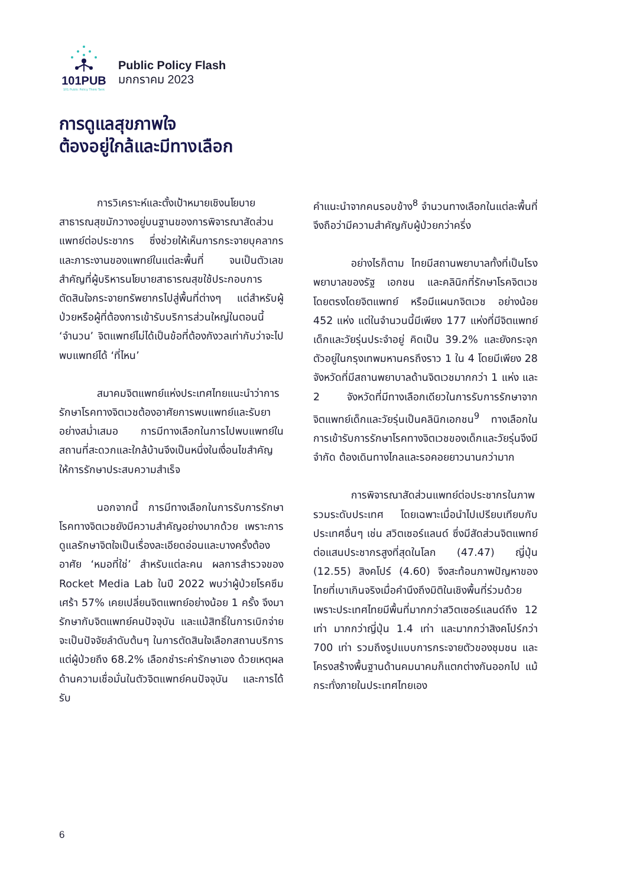101PUB
101 Public Policy Think Tank
Public Policy Flash
มกกราคม 2023
การดูแลสุขภาพใจ
ต้องอยู่ใกล้และมีทางเลือก
การวิเคราะห์และตั้งเป้าหมายเชิงนโยบายสาธารณสุขมักวางอยู่บนฐานของการพิจารณาสัดส่วนแพทย์ต่อประชากร ซึ่งช่วยให้เห็นการกระจายบุคลากรและภาระงานของแพทย์ในแต่ละพื้นที่ จนเป็นตัวเลขสำคัญที่ผู้บริหารนโยบายสาธารณสุขใช้ประกอบการตัดสินใจกระจายทรัพยากรไปสู่พื้นที่ต่างๆ แต่สำหรับผู้ป่วยหรือผู้ที่ต้องการเข้ารับบริการส่วนใหญ่ในตอนนี้ ‘จำนวน’ จิตแพทย์ไม่ได้เป็นข้อที่ต้องกังวลเท่ากับว่าจะไปพบแพทย์ได้ ‘ที่ไหน’
สมาคมจิตแพทย์แห่งประเทศไทยแนะนำว่าการรักษาโรคทางจิตเวชต้องอาศัยการพบแพทย์และรับยาอย่างสม่ำเสมอ การมีทางเลือกในการไปพบแพทย์ในสถานที่สะดวกและใกล้บ้านจึงเป็นหนึ่งในเงื่อนไขสำคัญให้การรักษาประสบความสำเร็จ
นอกจากนี้ การมีทางเลือกในการรับการรักษาโรคทางจิตเวชยังมีความสำคัญอย่างมากด้วย เพราะการดูแลรักษาจิตใจเป็นเรื่องละเอียดอ่อนและบางครั้งต้องอาศัย ‘หมอที่ใช่’ สำหรับแต่ละคน ผลการสำรวจของ Rocket Media Lab ในปี 2022 พบว่าผู้ป่วยโรคซึมเศร้า 57% เคยเปลี่ยนจิตแพทย์อย่างน้อย 1 ครั้ง จึงมารักษากับจิตแพทย์คนปัจจุบัน และแม้สิทธิ์ในการเบิกจ่ายจะเป็นปัจจัยลำดับต้นๆ ในการตัดสินใจเลือกสถานบริการ แต่ผู้ป่วยถึง 68.2% เลือกชำระค่ารักษาเอง ด้วยเหตุผลด้านความเชื่อมั่นในตัวจิตแพทย์คนปัจจุบัน และการได้รับ
คำแนะนำจากคนรอบข้าง<sup>8</sup> จำนวนทางเลือกในแต่ละพื้นที่จึงถือว่ามีความสำคัญกับผู้ป่วยกว่าครึ่ง
อย่างไรก็ตาม ไทยมีสถานพยาบาลทั้งที่เป็นโรงพยาบาลของรัฐ เอกชน และคลินิกที่รักษาโรคจิตเวชโดยตรงโดยจิตแพทย์ หรือมีแผนกจิตเวช อย่างน้อย 452 แห่ง แต่ในจำนวนนี้มีเพียง 177 แห่งที่มีจิตแพทย์เด็กและวัยรุ่นประจำอยู่ คิดเป็น 39.2% และยังกระจุกตัวอยู่ในกรุงเทพมหานครถึงราว 1 ใน 4 โดยมีเพียง 28 จังหวัดที่มีสถานพยาบาลด้านจิตเวชมากกว่า 1 แห่ง และ 2 จังหวัดที่มีทางเลือกเดียวในการรับการรักษาจากจิตแพทย์เด็กและวัยรุ่นเป็นคลินิกเอกชน<sup>9</sup> ทางเลือกในการเข้ารับการรักษาโรคทางจิตเวชของเด็กและวัยรุ่นจึงมีจำกัด ต้องเดินทางไกลและรอคอยยาวนานกว่ามาก
การพิจารณาสัดส่วนแพทย์ต่อประชากรในภาพรวมระดับประเทศ โดยเฉพาะเมื่อนำไปเปรียบเทียบกับประเทศอื่นๆ เช่น สวิตเซอร์แลนด์ ซึ่งมีสัดส่วนจิตแพทย์ต่อแสนประชากรสูงที่สุดในโลก (47.47) ญี่ปุ่น (12.55) สิงคโปร์ (4.60) จึงสะท้อนภาพปัญหาของไทยที่เบาเกินจริงเมื่อคำนึงถึงมิติในเชิงพื้นที่ร่วมด้วย เพราะประเทศไทยมีพื้นที่มากกว่าสวิตเซอร์แลนด์ถึง 12 เท่า มากกว่าญี่ปุ่น 1.4 เท่า และมากกว่าสิงคโปร์กว่า 700 เท่า รวมถึงรูปแบบการกระจายตัวของชุมชน และโครงสร้างพื้นฐานด้านคมนาคมก็แตกต่างกันออกไป แม้กระทั่งภายในประเทศไทยเอง
6